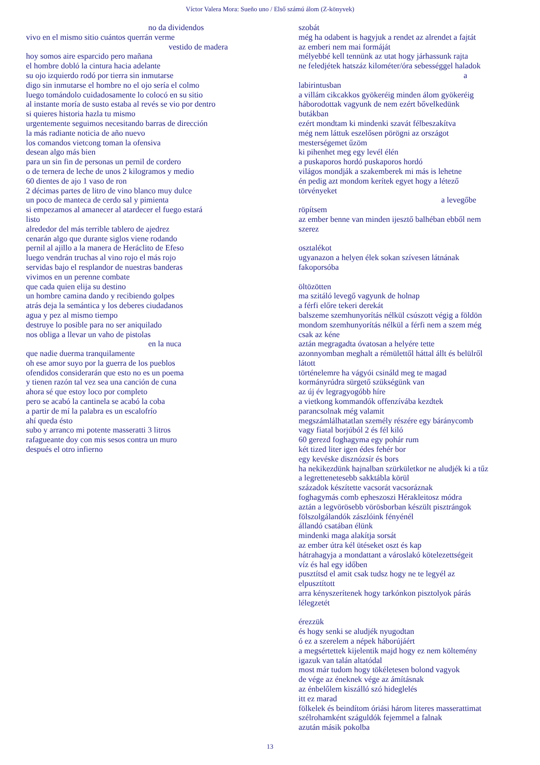Víctor Valera Mora: Sueño uno / Első számú álom (Z-könyvek)
no da dividendos
vivo en el mismo sitio cuántos querrán verme
vestido de madera
hoy somos aire esparcido pero mañana
el hombre dobló la cintura hacia adelante
su ojo izquierdo rodó por tierra sin inmutarse
digo sin inmutarse el hombre no el ojo sería el colmo
luego tomándolo cuidadosamente lo colocó en su sitio
al instante moría de susto estaba al revés se vio por dentro
si quieres historia hazla tu mismo
urgentemente seguimos necesitando barras de dirección
la más radiante noticia de año nuevo
los comandos vietcong toman la ofensiva
desean algo más bien
para un sin fin de personas un pernil de cordero
o de ternera de leche de unos 2 kilogramos y medio
60 dientes de ajo 1 vaso de ron
2 décimas partes de litro de vino blanco muy dulce
un poco de manteca de cerdo sal y pimienta
si empezamos al amanecer al atardecer el fuego estará
listo
alrededor del más terrible tablero de ajedrez
cenarán algo que durante siglos viene rodando
pernil al ajillo a la manera de Heráclito de Efeso
luego vendrán truchas al vino rojo el más rojo
servidas bajo el resplandor de nuestras banderas
vivimos en un perenne combate
que cada quien elija su destino
un hombre camina dando y recibiendo golpes
atrás deja la semántica y los deberes ciudadanos
agua y pez al mismo tiempo
destruye lo posible para no ser aniquilado
nos obliga a llevar un vaho de pistolas
en la nuca
que nadie duerma tranquilamente
oh ese amor suyo por la guerra de los pueblos
ofendidos considerarán que esto no es un poema
y tienen razón tal vez sea una canción de cuna
ahora sé que estoy loco por completo
pero se acabó la cantinela se acabó la coba
a partir de mí la palabra es un escalofrío
ahí queda ésto
subo y arranco mi potente masseratti 3 litros
rafagueante doy con mis sesos contra un muro
después el otro infierno
szobát
még ha odabent is hagyjuk a rendet az alrendet a fajtát
az emberi nem mai formáját
mélyebbé kell tennünk az utat hogy járhassunk rajta
ne feledjétek hatszáz kilométer/óra sebességgel haladok
a
labirintusban
a villám cikcakkos gyökeréig minden álom gyökeréig
háborodottak vagyunk de nem ezért bővelkedünk
butákban
ezért mondtam ki mindenki szavát félbeszakítva
még nem láttuk eszelősen pörögni az országot
mesterségemet űzöm
ki pihenhet meg egy levél élén
a puskaporos hordó puskaporos hordó
világos mondják a szakemberek mi más is lehetne
én pedig azt mondom kerítek egyet hogy a létező
törvényeket
a levegőbe
röpítsem
az ember benne van minden ijesztő balhéban ebből nem
szerez
osztalékot
ugyanazon a helyen élek sokan szívesen látnának
fakoporsóba
öltözötten
ma szitáló levegő vagyunk de holnap
a férfi előre tekeri derekát
balszeme szemhunyorítás nélkül csúszott végig a földön
mondom szemhunyorítás nélkül a férfi nem a szem még
csak az kéne
aztán megragadta óvatosan a helyére tette
azonnyomban meghalt a rémülettől háttal állt és belülről
látott
történelemre ha vágyói csináld meg te magad
kormányrúdra sürgető szükségünk van
az új év legragyogóbb híre
a vietkong kommandók offenzívába kezdtek
parancsolnak még valamit
megszámlálhatatlan személy részére egy báránycomb
vagy fiatal borjúból 2 és fél kiló
60 gerezd foghagyma egy pohár rum
két tized liter igen édes fehér bor
egy kevéske disznózsír és bors
ha nekikezdünk hajnalban szürkületkor ne aludjék ki a tűz
a legrettenetesebb sakktábla körül
századok készítette vacsorát vacsoráznak
foghagymás comb epheszoszi Hérakleitosz módra
aztán a legvörösebb vörösborban készült pisztrángok
fölszolgálandók zászlóink fényénél
állandó csatában élünk
mindenki maga alakítja sorsát
az ember útra kél ütéseket oszt és kap
hátrahagyja a mondattant a városlakó kötelezettségeit
víz és hal egy időben
pusztítsd el amit csak tudsz hogy ne te legyél az
elpusztított
arra kényszerítenek hogy tarkónkon pisztolyok párás
lélegzetét
érezzük
és hogy senki se aludjék nyugodtan
ó ez a szerelem a népek háborújáért
a megsértettek kijelentik majd hogy ez nem költemény
igazuk van talán altatódal
most már tudom hogy tökéletesen bolond vagyok
de vége az éneknek vége az ámításnak
az énbelőlem kiszálló szó hideglelés
itt ez marad
fölkelek és beindítom óriási három literes masserattimat
szélrohamként száguldók fejemmel a falnak
azután másik pokolba
13